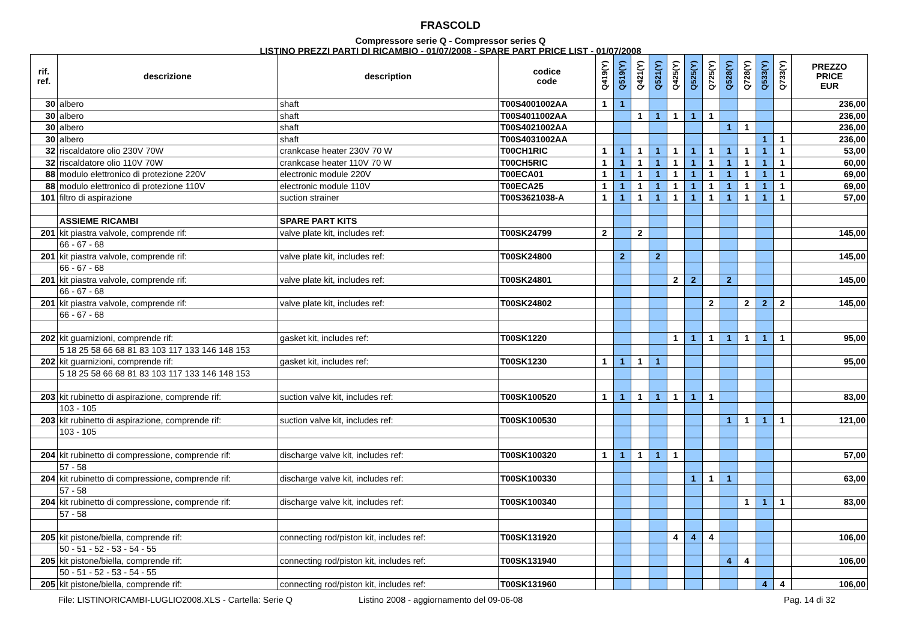FRASCOLD
Compressore serie Q - Compressor series Q
LISTINO PREZZI PARTI DI RICAMBIO - 01/07/2008 - SPARE PART PRICE LIST - 01/07/2008
| rif. ref. | descrizione | description | codice code | Q419(Y) | Q519(Y) | Q421(Y) | Q521(Y) | Q425(Y) | Q525(Y) | Q725(Y) | Q528(Y) | Q728(Y) | Q533(Y) | Q733(Y) | PREZZO PRICE EUR |
| --- | --- | --- | --- | --- | --- | --- | --- | --- | --- | --- | --- | --- | --- | --- | --- |
| 30 | albero | shaft | T00S4001002AA | 1 | 1 | | | | | | | | | | 236,00 |
| 30 | albero | shaft | T00S4011002AA | | | 1 | 1 | 1 | 1 | 1 | | | | | 236,00 |
| 30 | albero | shaft | T00S4021002AA | | | | | | | | 1 | 1 | | | 236,00 |
| 30 | albero | shaft | T00S4031002AA | | | | | | | | | | 1 | 1 | 236,00 |
| 32 | riscaldatore olio 230V 70W | crankcase heater 230V 70 W | T00CH1RIC | 1 | 1 | 1 | 1 | 1 | 1 | 1 | 1 | 1 | 1 | 1 | 53,00 |
| 32 | riscaldatore olio 110V 70W | crankcase heater 110V 70 W | T00CH5RIC | 1 | 1 | 1 | 1 | 1 | 1 | 1 | 1 | 1 | 1 | 1 | 60,00 |
| 88 | modulo elettronico di protezione 220V | electronic module 220V | T00ECA01 | 1 | 1 | 1 | 1 | 1 | 1 | 1 | 1 | 1 | 1 | 1 | 69,00 |
| 88 | modulo elettronico di protezione 110V | electronic module 110V | T00ECA25 | 1 | 1 | 1 | 1 | 1 | 1 | 1 | 1 | 1 | 1 | 1 | 69,00 |
| 101 | filtro di aspirazione | suction strainer | T00S3621038-A | 1 | 1 | 1 | 1 | 1 | 1 | 1 | 1 | 1 | 1 | 1 | 57,00 |
| | ASSIEME RICAMBI | SPARE PART KITS | | | | | | | | | | | | | |
| 201 | kit piastra valvole, comprende rif: | valve plate kit, includes ref: | T00SK24799 | 2 | | 2 | | | | | | | | | 145,00 |
| | 66 - 67 - 68 | | | | | | | | | | | | | | |
| 201 | kit piastra valvole, comprende rif: | valve plate kit, includes ref: | T00SK24800 | | 2 | | 2 | | | | | | | | 145,00 |
| | 66 - 67 - 68 | | | | | | | | | | | | | | |
| 201 | kit piastra valvole, comprende rif: | valve plate kit, includes ref: | T00SK24801 | | | | | 2 | 2 | | 2 | | | | 145,00 |
| | 66 - 67 - 68 | | | | | | | | | | | | | | |
| 201 | kit piastra valvole, comprende rif: | valve plate kit, includes ref: | T00SK24802 | | | | | | | 2 | | 2 | 2 | 2 | 145,00 |
| | 66 - 67 - 68 | | | | | | | | | | | | | | |
| 202 | kit guarnizioni, comprende rif: | gasket kit, includes ref: | T00SK1220 | | | | | 1 | 1 | 1 | 1 | 1 | 1 | 1 | 95,00 |
| | 5 18 25 58 66 68 81 83 103 117 133 146 148 153 | | | | | | | | | | | | | | |
| 202 | kit guarnizioni, comprende rif: | gasket kit, includes ref: | T00SK1230 | 1 | 1 | 1 | 1 | | | | | | | | 95,00 |
| | 5 18 25 58 66 68 81 83 103 117 133 146 148 153 | | | | | | | | | | | | | | |
| 203 | kit rubinetto di aspirazione, comprende rif: | suction valve kit, includes ref: | T00SK100520 | 1 | 1 | 1 | 1 | 1 | 1 | 1 | | | | | 83,00 |
| | 103 - 105 | | | | | | | | | | | | | | |
| 203 | kit rubinetto di aspirazione, comprende rif: | suction valve kit, includes ref: | T00SK100530 | | | | | | | | 1 | 1 | 1 | 1 | 121,00 |
| | 103 - 105 | | | | | | | | | | | | | | |
| 204 | kit rubinetto di compressione, comprende rif: | discharge valve kit, includes ref: | T00SK100320 | 1 | 1 | 1 | 1 | 1 | | | | | | | 57,00 |
| | 57 - 58 | | | | | | | | | | | | | | |
| 204 | kit rubinetto di compressione, comprende rif: | discharge valve kit, includes ref: | T00SK100330 | | | | | | 1 | 1 | 1 | | | | 63,00 |
| | 57 - 58 | | | | | | | | | | | | | | |
| 204 | kit rubinetto di compressione, comprende rif: | discharge valve kit, includes ref: | T00SK100340 | | | | | | | | | 1 | 1 | 1 | 83,00 |
| | 57 - 58 | | | | | | | | | | | | | | |
| 205 | kit pistone/biella, comprende rif: | connecting rod/piston kit, includes ref: | T00SK131920 | | | | | 4 | 4 | 4 | | | | | 106,00 |
| | 50 - 51 - 52 - 53 - 54 - 55 | | | | | | | | | | | | | | |
| 205 | kit pistone/biella, comprende rif: | connecting rod/piston kit, includes ref: | T00SK131940 | | | | | | | | 4 | 4 | | | 106,00 |
| | 50 - 51 - 52 - 53 - 54 - 55 | | | | | | | | | | | | | | |
| 205 | kit pistone/biella, comprende rif: | connecting rod/piston kit, includes ref: | T00SK131960 | | | | | | | | | | 4 | 4 | 106,00 |
File: LISTINORICAMBI-LUGLIO2008.XLS - Cartella: Serie Q Listino 2008 - aggiornamento del 09-06-08 Pag. 14 di 32